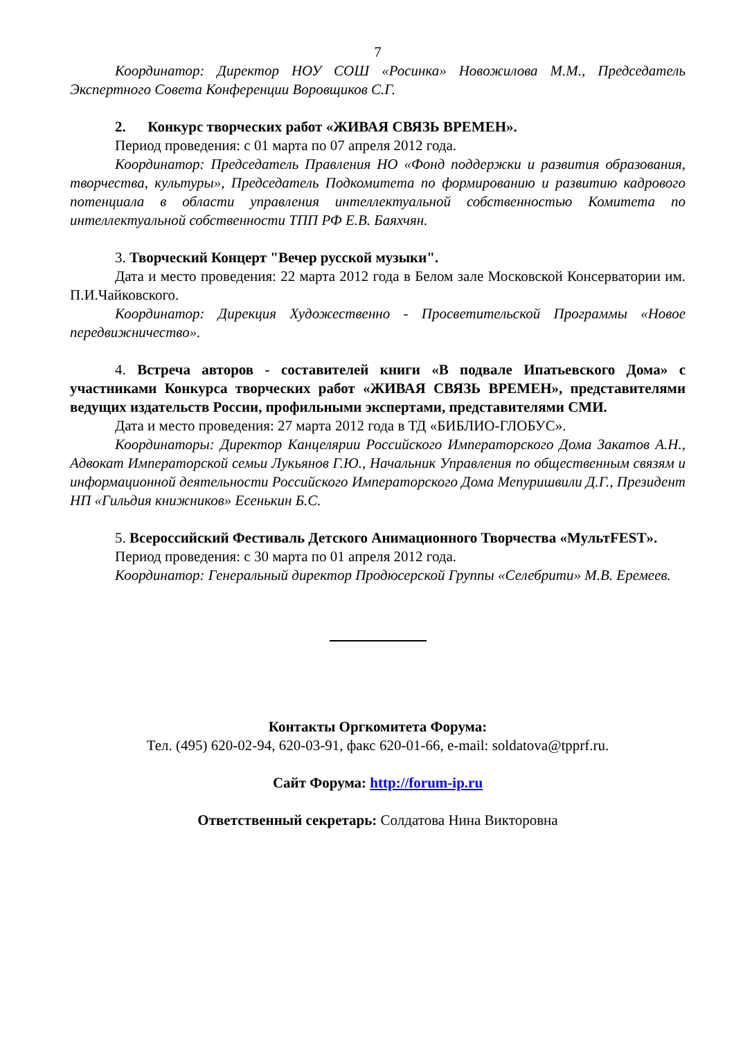7
Координатор: Директор НОУ СОШ «Росинка» Новожилова М.М., Председатель Экспертного Совета Конференции Воровщиков С.Г.
2. Конкурс творческих работ «ЖИВАЯ СВЯЗЬ ВРЕМЕН».
Период проведения: с 01 марта по 07 апреля 2012 года.
Координатор: Председатель Правления НО «Фонд поддержки и развития образования, творчества, культуры», Председатель Подкомитета по формированию и развитию кадрового потенциала в области управления интеллектуальной собственностью Комитета по интеллектуальной собственности ТПП РФ Е.В. Баяхчян.
3. Творческий Концерт "Вечер русской музыки".
Дата и место проведения: 22 марта 2012 года в Белом зале Московской Консерватории им. П.И.Чайковского.
Координатор: Дирекция Художественно - Просветительской Программы «Новое передвижничество».
4. Встреча авторов - составителей книги «В подвале Ипатьевского Дома» с участниками Конкурса творческих работ «ЖИВАЯ СВЯЗЬ ВРЕМЕН», представителями ведущих издательств России, профильными экспертами, представителями СМИ.
Дата и место проведения: 27 марта 2012 года в ТД «БИБЛИО-ГЛОБУС».
Координаторы: Директор Канцелярии Российского Императорского Дома Закатов А.Н., Адвокат Императорской семьи Лукьянов Г.Ю., Начальник Управления по общественным связям и информационной деятельности Российского Императорского Дома Мепуришвили Д.Г., Президент НП «Гильдия книжников» Есенькин Б.С.
5. Всероссийский Фестиваль Детского Анимационного Творчества «МультFEST».
Период проведения: с 30 марта по 01 апреля 2012 года.
Координатор: Генеральный директор Продюсерской Группы «Селебрити» М.В. Еремеев.
Контакты Оргкомитета Форума:
Тел. (495) 620-02-94, 620-03-91, факс 620-01-66, e-mail: soldatova@tpprf.ru.
Сайт Форума: http://forum-ip.ru
Ответственный секретарь: Солдатова Нина Викторовна